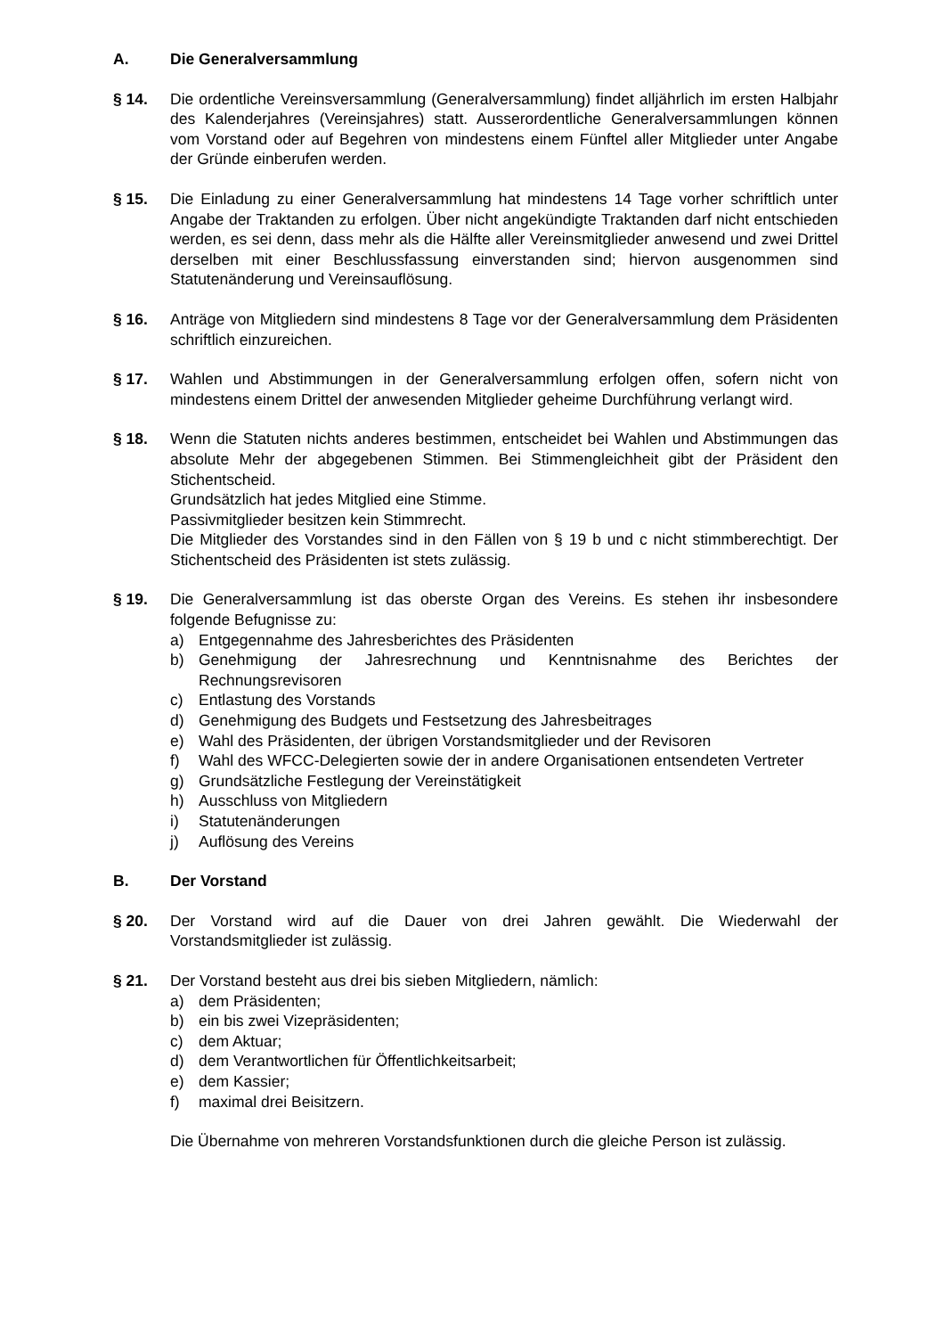A. Die Generalversammlung
§ 14. Die ordentliche Vereinsversammlung (Generalversammlung) findet alljährlich im ersten Halbjahr des Kalenderjahres (Vereinsjahres) statt. Ausserordentliche General­versammlungen können vom Vorstand oder auf Begehren von mindestens einem Fünftel aller Mitglieder unter Angabe der Gründe einberufen werden.
§ 15. Die Einladung zu einer Generalversammlung hat mindestens 14 Tage vorher schrift­lich unter Angabe der Traktanden zu erfolgen. Über nicht angekündigte Traktanden darf nicht entschieden werden, es sei denn, dass mehr als die Hälfte aller Vereins­mitglieder anwesend und zwei Drittel derselben mit einer Beschlussfassung einver­standen sind; hiervon ausgenommen sind Statutenänderung und Vereinsauflösung.
§ 16. Anträge von Mitgliedern sind mindestens 8 Tage vor der Generalversammlung dem Präsidenten schriftlich einzureichen.
§ 17. Wahlen und Abstimmungen in der Generalversammlung erfolgen offen, sofern nicht von mindestens einem Drittel der anwesenden Mitglieder geheime Durchführung verlangt wird.
§ 18. Wenn die Statuten nichts anderes bestimmen, entscheidet bei Wahlen und Abstimmungen das absolute Mehr der abgegebenen Stimmen. Bei Stimmengleichheit gibt der Präsident den Stichentscheid.
Grundsätzlich hat jedes Mitglied eine Stimme.
Passivmitglieder besitzen kein Stimmrecht.
Die Mitglieder des Vorstandes sind in den Fällen von § 19 b und c nicht stimmberechtigt. Der Stichentscheid des Präsidenten ist stets zulässig.
§ 19. Die Generalversammlung ist das oberste Organ des Vereins. Es stehen ihr insbesondere folgende Befugnisse zu:
a) Entgegennahme des Jahresberichtes des Präsidenten
b) Genehmigung der Jahresrechnung und Kenntnisnahme des Berichtes der Rechnungsrevisoren
c) Entlastung des Vorstands
d) Genehmigung des Budgets und Festsetzung des Jahresbeitrages
e) Wahl des Präsidenten, der übrigen Vorstandsmitglieder und der Revisoren
f) Wahl des WFCC-Delegierten sowie der in andere Organisationen entsendeten Vertreter
g) Grundsätzliche Festlegung der Vereinstätigkeit
h) Ausschluss von Mitgliedern
i) Statutenänderungen
j) Auflösung des Vereins
B. Der Vorstand
§ 20. Der Vorstand wird auf die Dauer von drei Jahren gewählt. Die Wiederwahl der Vorstandsmitglieder ist zulässig.
§ 21. Der Vorstand besteht aus drei bis sieben Mitgliedern, nämlich:
a) dem Präsidenten;
b) ein bis zwei Vizepräsidenten;
c) dem Aktuar;
d) dem Verantwortlichen für Öffentlichkeitsarbeit;
e) dem Kassier;
f) maximal drei Beisitzern.
Die Übernahme von mehreren Vorstandsfunktionen durch die gleiche Person ist zulässig.